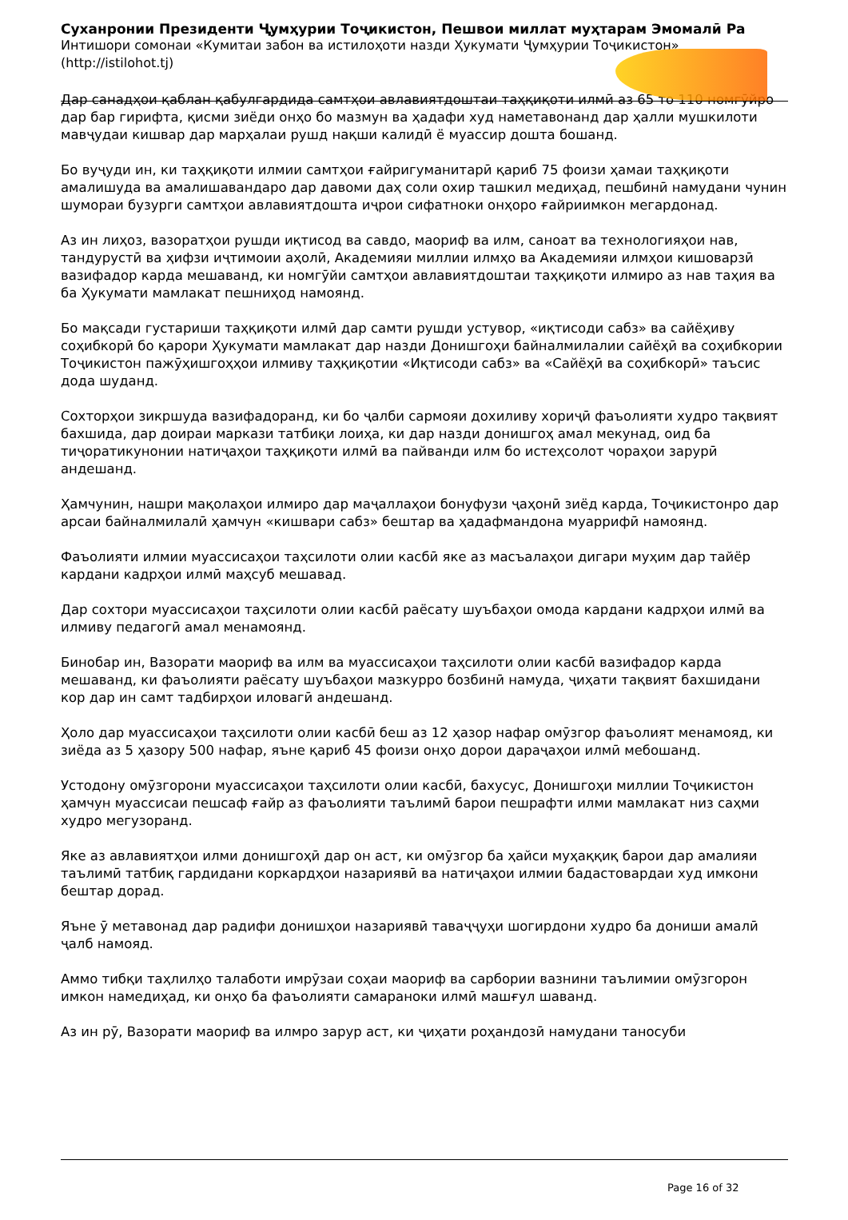Суханронии Президенти Ҷумҳурии Тоҷикистон, Пешвои миллат муҳтарам Эмомалӣ Ра
Интишори сомонаи «Кумитаи забон ва истилоҳоти назди Ҳукумати Ҷумҳурии Тоҷикистон»
(http://istilohot.tj)
Дар санадҳои қаблан қабулгардида самтҳои авлавиятдоштаи таҳқиқоти илмӣ аз 65 то 110 номгӯйро дар бар гирифта, қисми зиёди онҳо бо мазмун ва ҳадафи худ наметавонанд дар ҳалли мушкилоти мавҷудаи кишвар дар марҳалаи рушд нақши калидӣ ё муассир дошта бошанд.
Бо вуҷуди ин, ки таҳқиқоти илмии самтҳои ғайригуманитарӣ қариб 75 фоизи ҳамаи таҳқиқоти амалишуда ва амалишавандаро дар давоми даҳ соли охир ташкил медиҳад, пешбинӣ намудани чунин шумораи бузурги самтҳои авлавиятдошта иҷрои сифатноки онҳоро ғайриимкон мегардонад.
Аз ин лиҳоз, вазоратҳои рушди иқтисод ва савдо, маориф ва илм, саноат ва технологияҳои нав, тандурустӣ ва ҳифзи иҷтимоии аҳолӣ, Академияи миллии илмҳо ва Академияи илмҳои кишоварзӣ вазифадор карда мешаванд, ки номгӯйи самтҳои авлавиятдоштаи таҳқиқоти илмиро аз нав таҳия ва ба Ҳукумати мамлакат пешниҳод намоянд.
Бо мақсади густариши таҳқиқоти илмӣ дар самти рушди устувор, «иқтисоди сабз» ва сайёҳиву соҳибкорӣ бо қарори Ҳукумати мамлакат дар назди Донишгоҳи байналмилалии сайёҳӣ ва соҳибкории Тоҷикистон пажӯҳишгоҳҳои илмиву таҳқиқотии «Иқтисоди сабз» ва «Сайёҳӣ ва соҳибкорӣ» таъсис дода шуданд.
Сохторҳои зикршуда вазифадоранд, ки бо ҷалби сармояи дохиливу хориҷӣ фаъолияти худро тақвият бахшида, дар доираи маркази татбиқи лоиҳа, ки дар назди донишгоҳ амал мекунад, оид ба тиҷоратикунонии натиҷаҳои таҳқиқоти илмӣ ва пайванди илм бо истеҳсолот чораҳои зарурӣ андешанд.
Ҳамчунин, нашри мақолаҳои илмиро дар маҷаллаҳои бонуфузи ҷаҳонӣ зиёд карда, Тоҷикистонро дар арсаи байналмилалӣ ҳамчун «кишвари сабз» бештар ва ҳадафмандона муаррифӣ намоянд.
Фаъолияти илмии муассисаҳои таҳсилоти олии касбӣ яке аз масъалаҳои дигари муҳим дар тайёр кардани кадрҳои илмӣ маҳсуб мешавад.
Дар сохтори муассисаҳои таҳсилоти олии касбӣ раёсату шуъбаҳои омода кардани кадрҳои илмӣ ва илмиву педагогӣ амал менамоянд.
Бинобар ин, Вазорати маориф ва илм ва муассисаҳои таҳсилоти олии касбӣ вазифадор карда мешаванд, ки фаъолияти раёсату шуъбаҳои мазкурро бозбинӣ намуда, ҷиҳати тақвият бахшидани кор дар ин самт тадбирҳои иловагӣ андешанд.
Ҳоло дар муассисаҳои таҳсилоти олии касбӣ беш аз 12 ҳазор нафар омӯзгор фаъолият менамояд, ки зиёда аз 5 ҳазору 500 нафар, яъне қариб 45 фоизи онҳо дорои дараҷаҳои илмӣ мебошанд.
Устодону омӯзгорони муассисаҳои таҳсилоти олии касбӣ, бахусус, Донишгоҳи миллии Тоҷикистон ҳамчун муассисаи пешсаф ғайр аз фаъолияти таълимӣ барои пешрафти илми мамлакат низ саҳми худро мегузоранд.
Яке аз авлавиятҳои илми донишгоҳӣ дар он аст, ки омӯзгор ба ҳайси муҳаққиқ барои дар амалияи таълимӣ татбиқ гардидани коркардҳои назариявӣ ва натиҷаҳои илмии бадастовардаи худ имкони бештар дорад.
Яъне ӯ метавонад дар радифи донишҳои назариявӣ таваҷҷуҳи шогирдони худро ба дониши амалӣ ҷалб намояд.
Аммо тибқи таҳлилҳо талаботи имрӯзаи соҳаи маориф ва сарбории вазнини таълимии омӯзгорон имкон намедиҳад, ки онҳо ба фаъолияти самараноки илмӣ машғул шаванд.
Аз ин рӯ, Вазорати маориф ва илмро зарур аст, ки ҷиҳати роҳандозӣ намудани таносуби
Page 16 of 32